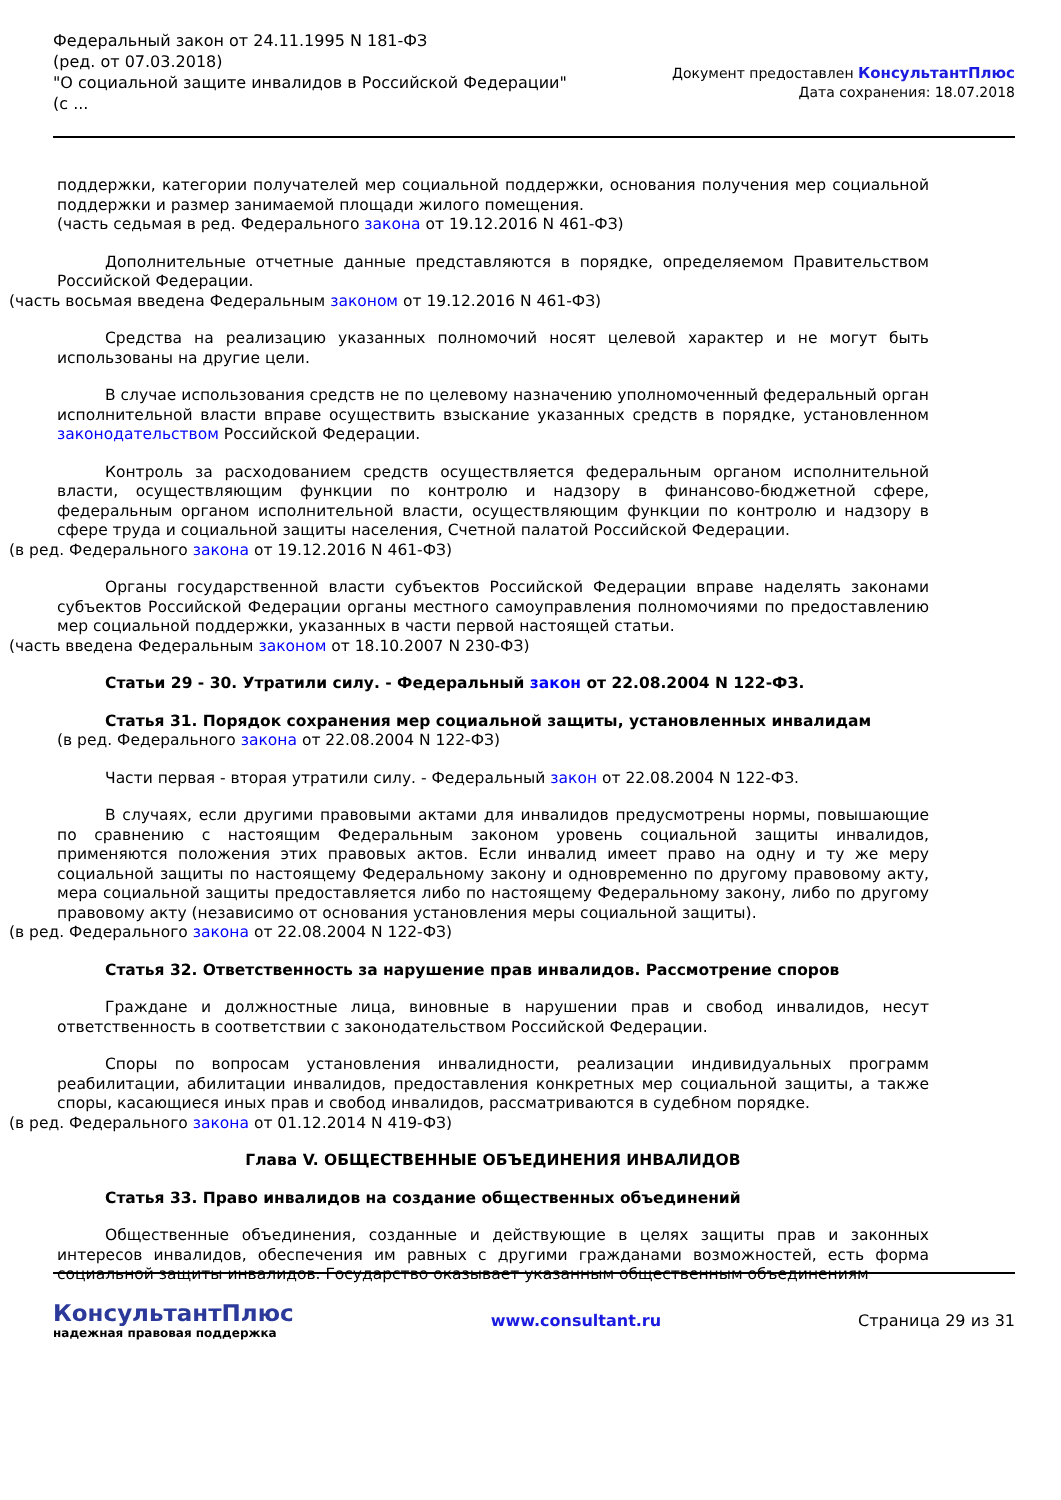Федеральный закон от 24.11.1995 N 181-ФЗ
(ред. от 07.03.2018)
"О социальной защите инвалидов в Российской Федерации"
(с ...
Документ предоставлен КонсультантПлюс
Дата сохранения: 18.07.2018
поддержки, категории получателей мер социальной поддержки, основания получения мер социальной поддержки и размер занимаемой площади жилого помещения.
(часть седьмая в ред. Федерального закона от 19.12.2016 N 461-ФЗ)
Дополнительные отчетные данные представляются в порядке, определяемом Правительством Российской Федерации.
(часть восьмая введена Федеральным законом от 19.12.2016 N 461-ФЗ)
Средства на реализацию указанных полномочий носят целевой характер и не могут быть использованы на другие цели.
В случае использования средств не по целевому назначению уполномоченный федеральный орган исполнительной власти вправе осуществить взыскание указанных средств в порядке, установленном законодательством Российской Федерации.
Контроль за расходованием средств осуществляется федеральным органом исполнительной власти, осуществляющим функции по контролю и надзору в финансово-бюджетной сфере, федеральным органом исполнительной власти, осуществляющим функции по контролю и надзору в сфере труда и социальной защиты населения, Счетной палатой Российской Федерации.
(в ред. Федерального закона от 19.12.2016 N 461-ФЗ)
Органы государственной власти субъектов Российской Федерации вправе наделять законами субъектов Российской Федерации органы местного самоуправления полномочиями по предоставлению мер социальной поддержки, указанных в части первой настоящей статьи.
(часть введена Федеральным законом от 18.10.2007 N 230-ФЗ)
Статьи 29 - 30. Утратили силу. - Федеральный закон от 22.08.2004 N 122-ФЗ.
Статья 31. Порядок сохранения мер социальной защиты, установленных инвалидам
(в ред. Федерального закона от 22.08.2004 N 122-ФЗ)
Части первая - вторая утратили силу. - Федеральный закон от 22.08.2004 N 122-ФЗ.
В случаях, если другими правовыми актами для инвалидов предусмотрены нормы, повышающие по сравнению с настоящим Федеральным законом уровень социальной защиты инвалидов, применяются положения этих правовых актов. Если инвалид имеет право на одну и ту же меру социальной защиты по настоящему Федеральному закону и одновременно по другому правовому акту, мера социальной защиты предоставляется либо по настоящему Федеральному закону, либо по другому правовому акту (независимо от основания установления меры социальной защиты).
(в ред. Федерального закона от 22.08.2004 N 122-ФЗ)
Статья 32. Ответственность за нарушение прав инвалидов. Рассмотрение споров
Граждане и должностные лица, виновные в нарушении прав и свобод инвалидов, несут ответственность в соответствии с законодательством Российской Федерации.
Споры по вопросам установления инвалидности, реализации индивидуальных программ реабилитации, абилитации инвалидов, предоставления конкретных мер социальной защиты, а также споры, касающиеся иных прав и свобод инвалидов, рассматриваются в судебном порядке.
(в ред. Федерального закона от 01.12.2014 N 419-ФЗ)
Глава V. ОБЩЕСТВЕННЫЕ ОБЪЕДИНЕНИЯ ИНВАЛИДОВ
Статья 33. Право инвалидов на создание общественных объединений
Общественные объединения, созданные и действующие в целях защиты прав и законных интересов инвалидов, обеспечения им равных с другими гражданами возможностей, есть форма социальной защиты инвалидов. Государство оказывает указанным общественным объединениям
КонсультантПлюс
надежная правовая поддержка
www.consultant.ru Страница 29 из 31